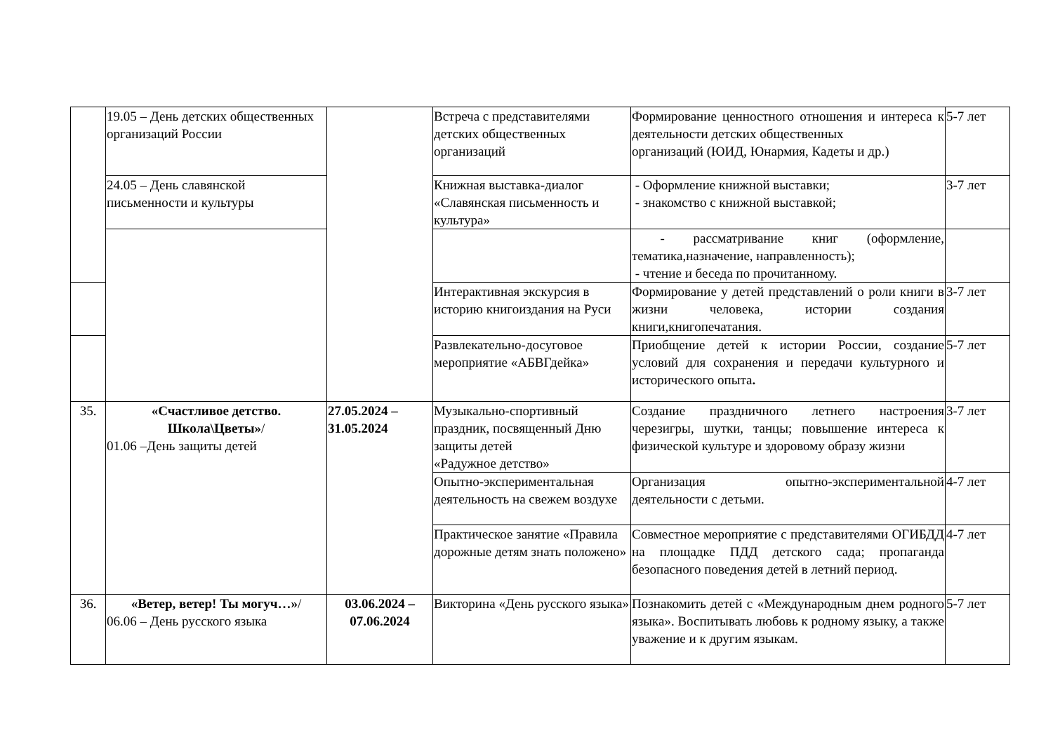| | 19.05 – День детских общественных организаций России | | Встреча с представителями детских общественных организаций | Формирование ценностного отношения и интереса к деятельности детских общественных организаций (ЮИД, Юнармия, Кадеты и др.) | 5-7 лет |
| | 24.05 – День славянской письменности и культуры | | Книжная выставка-диалог «Славянская письменность и культура» | - Оформление книжной выставки; - знакомство с книжной выставкой; | 3-7 лет |
| | | | | - рассматривание книг (оформление, тематика,назначение, направленность); - чтение и беседа по прочитанному. | |
| | | | Интерактивная экскурсия в историю книгоиздания на Руси | Формирование у детей представлений о роли книги в жизни человека, истории создания книги,книгопечатания. | 3-7 лет |
| | | | Развлекательно-досуговое мероприятие «АБВГдейка» | Приобщение детей к истории России, создание условий для сохранения и передачи культурного и исторического опыта . | 5-7 лет |
| 35. | «Счастливое детство. Школа\Цветы» / 01.06 –День защиты детей | 27.05.2024 – 31.05.2024 | Музыкально-спортивный праздник, посвященный Дню защиты детей «Радужное детство» | Создание праздничного летнего настроения черезигры, шутки, танцы; повышение интереса к физической культуре и здоровому образу жизни | 3-7 лет |
| | | | Опытно-экспериментальная деятельность на свежем воздухе | Организация опытно-экспериментальной деятельности с детьми. | 4-7 лет |
| | | | Практическое занятие «Правила дорожные детям знать положено» | Совместное мероприятие с представителями ОГИБДД на площадке ПДД детского сада; пропаганда безопасного поведения детей в летний период. | 4-7 лет |
| 36. | «Ветер, ветер! Ты могуч…» / 06.06 – День русского языка | 03.06.2024 – 07.06.2024 | Викторина «День русского языка» | Познакомить детей с «Международным днем родного языка». Воспитывать любовь к родному языку, а также уважение и к другим языкам. | 5-7 лет |